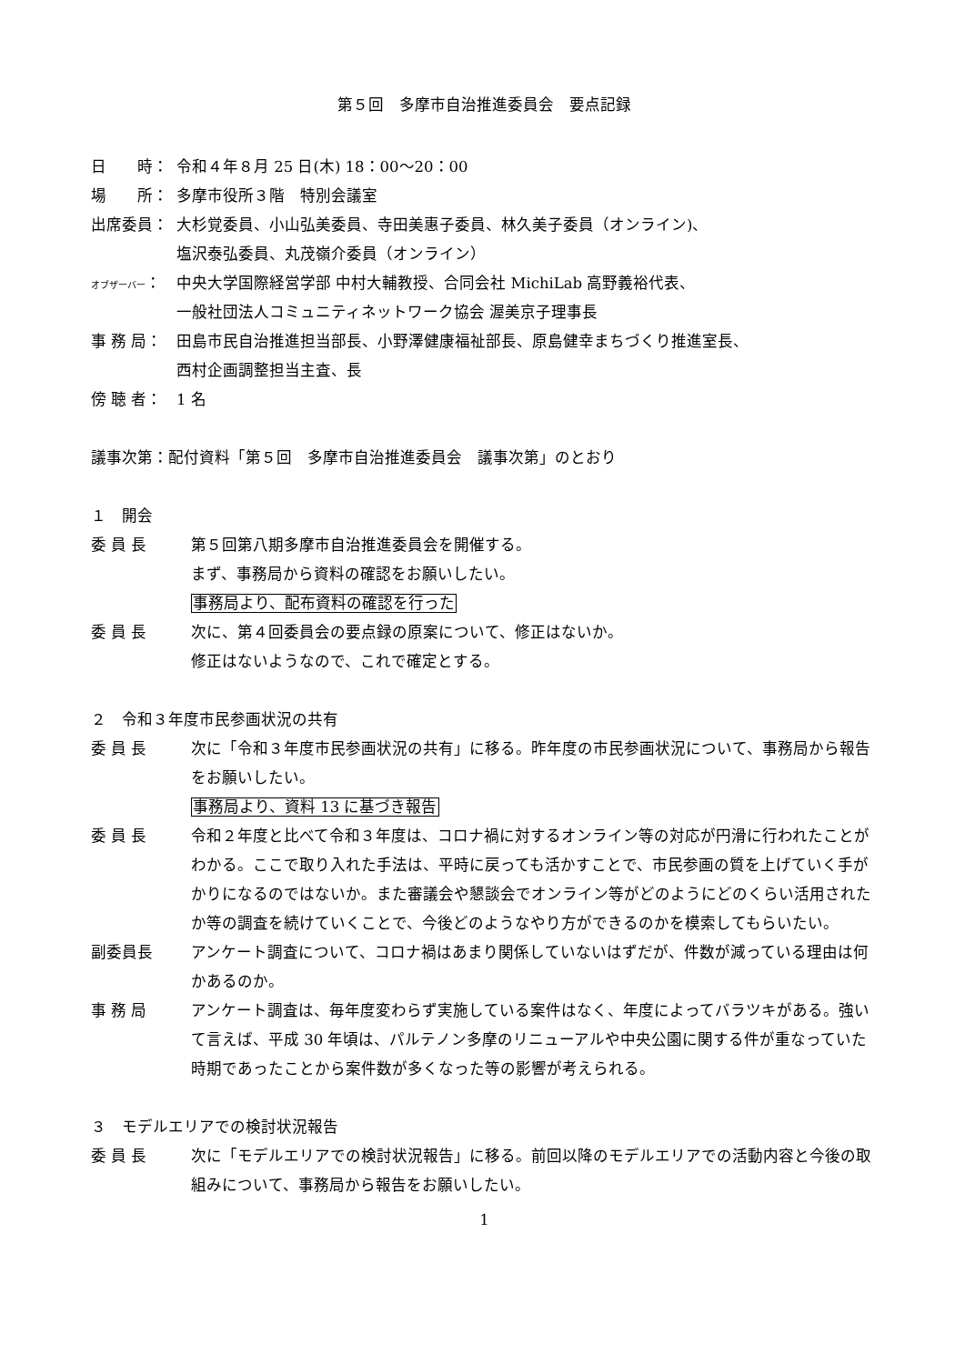第５回　多摩市自治推進委員会　要点記録
日　　時： 令和４年８月 25 日(木) 18：00～20：00
場　　所： 多摩市役所３階　特別会議室
出席委員： 大杉覚委員、小山弘美委員、寺田美惠子委員、林久美子委員（オンライン)、
塩沢泰弘委員、丸茂嶺介委員（オンライン）
オブザーバー：
中央大学国際経営学部 中村大輔教授、合同会社 MichiLab 高野義裕代表、
一般社団法人コミュニティネットワーク協会 渥美京子理事長
事 務 局： 田島市民自治推進担当部長、小野澤健康福祉部長、原島健幸まちづくり推進室長、
西村企画調整担当主査、長
傍 聴 者： 1 名
議事次第：配付資料「第５回　多摩市自治推進委員会　議事次第」のとおり
１　開会
委 員 長 第５回第八期多摩市自治推進委員会を開催する。
まず、事務局から資料の確認をお願いしたい。
事務局より、配布資料の確認を行った
委 員 長 次に、第４回委員会の要点録の原案について、修正はないか。
修正はないようなので、これで確定とする。
２　令和３年度市民参画状況の共有
委 員 長 次に「令和３年度市民参画状況の共有」に移る。昨年度の市民参画状況について、事務局から報告をお願いしたい。
事務局より、資料 13 に基づき報告
委 員 長 令和２年度と比べて令和３年度は、コロナ禍に対するオンライン等の対応が円滑に行われたことがわかる。ここで取り入れた手法は、平時に戻っても活かすことで、市民参画の質を上げていく手がかりになるのではないか。また審議会や懇談会でオンライン等がどのようにどのくらい活用されたか等の調査を続けていくことで、今後どのようなやり方ができるのかを模索してもらいたい。
副委員長 アンケート調査について、コロナ禍はあまり関係していないはずだが、件数が減っている理由は何かあるのか。
事 務 局 アンケート調査は、毎年度変わらず実施している案件はなく、年度によってバラツキがある。強いて言えば、平成 30 年頃は、パルテノン多摩のリニューアルや中央公園に関する件が重なっていた時期であったことから案件数が多くなった等の影響が考えられる。
３　モデルエリアでの検討状況報告
委 員 長 次に「モデルエリアでの検討状況報告」に移る。前回以降のモデルエリアでの活動内容と今後の取組みについて、事務局から報告をお願いしたい。
1